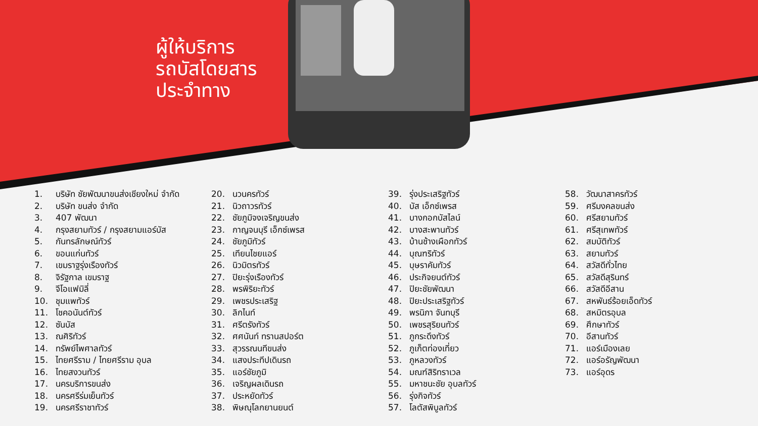ผู้ให้บริการ
รถบัสโดยสาร
ประจำทาง
1. บริษัท ชัยพัฒนาขนส่งเชียงใหม่ จำกัด
2. บริษัท ขนส่ง จำกัด
3. 407 พัฒนา
4. กรุงสยามทัวร์ / กรุงสยามแอร์บัส
5. กันทรลักษณ์ทัวร์
6. ขอนแก่นทัวร์
7. เขมราฐรุ่งเรืองทัวร์
8. จิรัฐกาล เขมราฐ
9. จีโอแฟมิลี่
10. ชุมแพทัวร์
11. โชคอนันต์ทัวร์
12. ซันบัส
13. ณศิริทัวร์
14. ทรัพย์ไพศาลทัวร์
15. ไทยศรีราม / ไทยศรีราม อุบล
16. ไทยสงวนทัวร์
17. นครบริการขนส่ง
18. นครศรีร่มเย็นทัวร์
19. นครศรีราชาทัวร์
20. นวนครทัวร์
21. นิวถาวรทัวร์
22. ชัยภูมิจงเจริญขนส่ง
23. กาญจนบุรี เอ็กซ์เพรส
24. ชัยภูมิทัวร์
25. เทียนไชยแอร์
26. นิวมิตรทัวร์
27. ปิยะรุ่งเรืองทัวร์
28. พรพิริยะทัวร์
29. เพชรประเสริฐ
30. ลิกไนท์
31. ศรีตรังทัวร์
32. ศศนันท์ ทรานสปอร์ต
33. สุวรรณนทีขนส่ง
34. แสงประทีปเดินรถ
35. แอร์ชัยภูมิ
36. เจริญผลเดินรถ
37. ประหยัดทัวร์
38. พิษณุโลกยานยนต์
39. รุ่งประเสริฐทัวร์
40. บัส เอ็กซ์เพรส
41. บางกอกบัสไลน์
42. บางสะพานทัวร์
43. บ้านช้างเผือกทัวร์
44. บุณฑริทัวร์
45. บุษราคัมทัวร์
46. ประกิจยนต์ทัวร์
47. ปิยะชัยพัฒนา
48. ปิยะประเสริฐทัวร์
49. พรนิภา จันทบุรี
50. เพชรสุริยนทัวร์
51. ภูกระดึงทัวร์
52. ภูเก็ตท่องเที่ยว
53. ภูหลวงทัวร์
54. มณฑ์สิริทราเวล
55. มหาชนะชัย อุบลทัวร์
56. รุ่งกิจทัวร์
57. โลตัสพิบูลทัวร์
58. วัฒนาสาครทัวร์
59. ศรีมงคลขนส่ง
60. ศรีสยามทัวร์
61. ศรีสุเทพทัวร์
62. สมบัติทัวร์
63. สยามทัวร์
64. สวัสดีทั่วไทย
65. สวัสดีสุรินทร์
66. สวัสดีอีสาน
67. สหพันธ์ร้อยเอ็ดทัวร์
68. สหมิตรอุบล
69. ศึกษาทัวร์
70. อีสานทัวร์
71. แอร์เมืองเลย
72. แอร์อรัญพัฒนา
73. แอร์อุดร